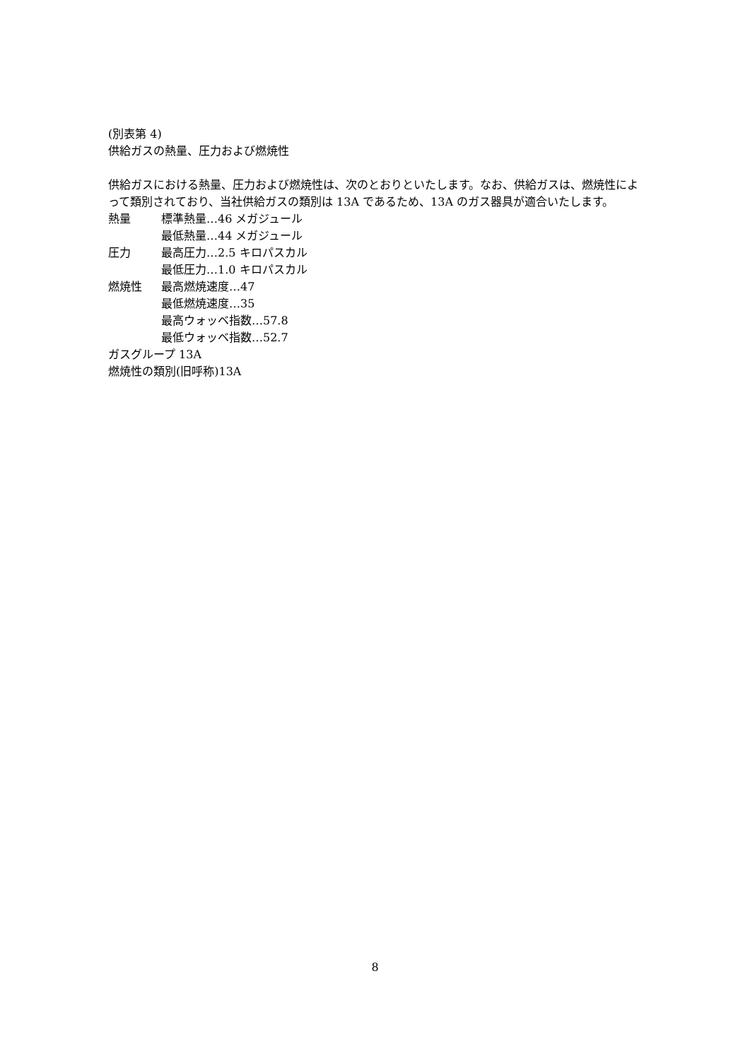(別表第 4)
供給ガスの熱量、圧力および燃焼性
供給ガスにおける熱量、圧力および燃焼性は、次のとおりといたします。なお、供給ガスは、燃焼性によって類別されており、当社供給ガスの類別は 13A であるため、13A のガス器具が適合いたします。
熱量 標準熱量…46 メガジュール
最低熱量…44 メガジュール
圧力 最高圧力…2.5 キロパスカル
最低圧力…1.0 キロパスカル
燃焼性 最高燃焼速度…47
最低燃焼速度…35
最高ウォッベ指数…57.8
最低ウォッベ指数…52.7
ガスグループ 13A
燃焼性の類別(旧呼称)13A
8